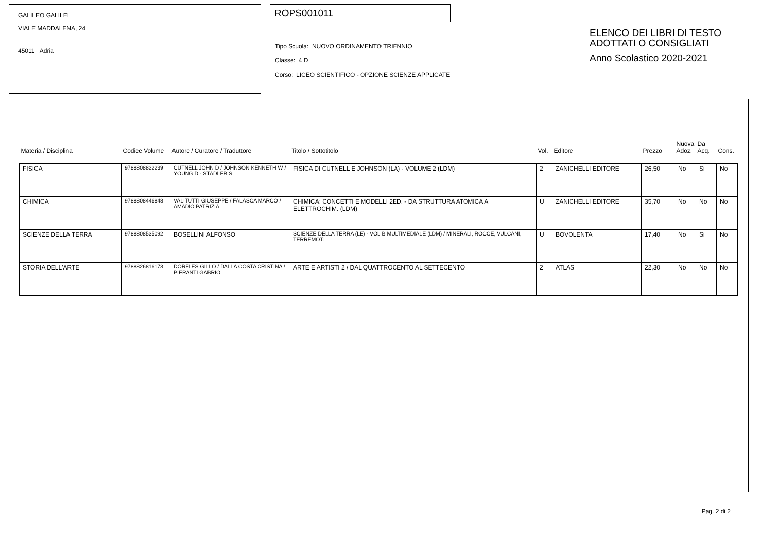GALILEO GALILEI
VIALE MADDALENA, 24
45011 Adria
ROPS001011
Tipo Scuola: NUOVO ORDINAMENTO TRIENNIO
Classe: 4 D
Corso: LICEO SCIENTIFICO - OPZIONE SCIENZE APPLICATE
ELENCO DEI LIBRI DI TESTO
ADOTTATI O CONSIGLIATI
Anno Scolastico 2020-2021
| Materia / Disciplina | Codice Volume | Autore / Curatore / Traduttore | Titolo / Sottotitolo | Vol. | Editore | Prezzo | Nuova Adoz. | Da Acq. | Cons. |
| --- | --- | --- | --- | --- | --- | --- | --- | --- | --- |
| FISICA | 9788808822239 | CUTNELL JOHN D / JOHNSON KENNETH W / YOUNG D - STADLER S | FISICA DI CUTNELL E JOHNSON (LA) - VOLUME 2 (LDM) | 2 | ZANICHELLI EDITORE | 26,50 | No | Si | No |
| CHIMICA | 9788808446848 | VALITUTTI GIUSEPPE / FALASCA MARCO / AMADIO PATRIZIA | CHIMICA: CONCETTI E MODELLI 2ED. - DA STRUTTURA ATOMICA A ELETTROCHIM. (LDM) | U | ZANICHELLI EDITORE | 35,70 | No | No | No |
| SCIENZE DELLA TERRA | 9788808535092 | BOSELLINI ALFONSO | SCIENZE DELLA TERRA (LE) - VOL B MULTIMEDIALE (LDM) / MINERALI, ROCCE, VULCANI, TERREMOTI | U | BOVOLENTA | 17,40 | No | Si | No |
| STORIA DELL'ARTE | 9788826816173 | DORFLES GILLO / DALLA COSTA CRISTINA / PIERANTI GABRIO | ARTE E ARTISTI 2 / DAL QUATTROCENTO AL SETTECENTO | 2 | ATLAS | 22,30 | No | No | No |
Pag. 2 di 2